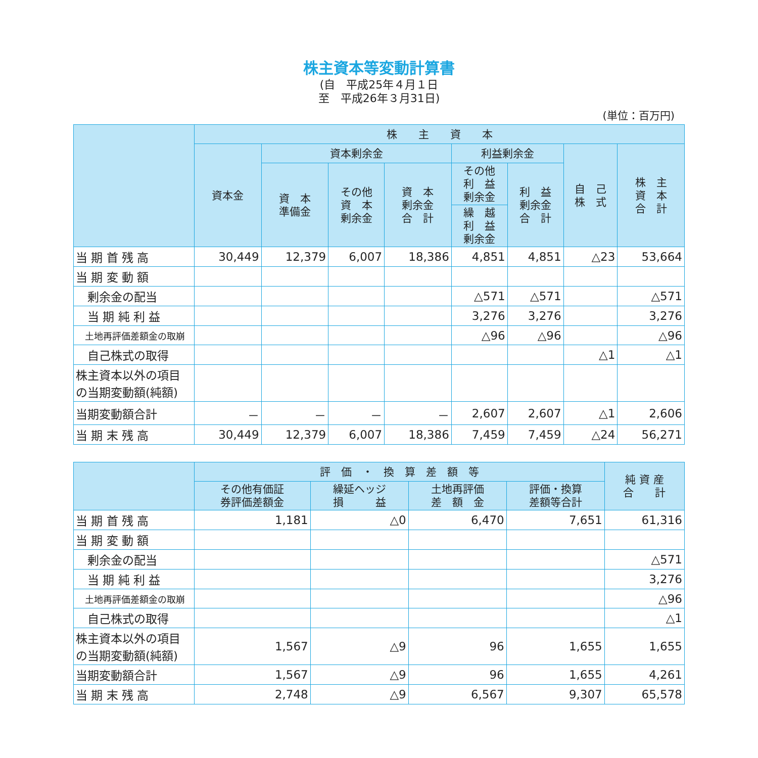株主資本等変動計算書
(自　平成25年４月１日
至　平成26年３月31日)
(単位：百万円)
| | 株 主 資 本 | | | | | | | |
| --- | --- | --- | --- | --- | --- | --- | --- | --- |
| | 資本金 | 資本剰余金 | | | 利益剰余金 | | 自 己 株 式 | 株 主 資 本 合 計 |
| | | 資 本 準備金 | その他 資 本 剰余金 | 資 本 剰余金 合 計 | その他 利 益 剰余金 | 利 益 剰余金 合 計 | | |
| | | | | | 繰 越 利 益 剰余金 | | | |
| 当 期 首 残 高 | 30,449 | 12,379 | 6,007 | 18,386 | 4,851 | 4,851 | △23 | 53,664 |
| 当 期 変 動 額 | | | | | | | | |
| 剰余金の配当 | | | | | △571 | △571 | | △571 |
| 当 期 純 利 益 | | | | | 3,276 | 3,276 | | 3,276 |
| 土地再評価差額金の取崩 | | | | | △96 | △96 | | △96 |
| 自己株式の取得 | | | | | | | △1 | △1 |
| 株主資本以外の項目 の当期変動額(純額) | | | | | | | | |
| 当期変動額合計 | － | － | － | － | 2,607 | 2,607 | △1 | 2,606 |
| 当 期 末 残 高 | 30,449 | 12,379 | 6,007 | 18,386 | 7,459 | 7,459 | △24 | 56,271 |
| | 評 価 ・ 換 算 差 額 等 | | | | 純 資 産 合 計 |
| --- | --- | --- | --- | --- | --- |
| | その他有価証 券評価差額金 | 繰延ヘッジ 損 益 | 土地再評価 差 額 金 | 評価・換算 差額等合計 | |
| 当 期 首 残 高 | 1,181 | △0 | 6,470 | 7,651 | 61,316 |
| 当 期 変 動 額 | | | | | |
| 剰余金の配当 | | | | | △571 |
| 当 期 純 利 益 | | | | | 3,276 |
| 土地再評価差額金の取崩 | | | | | △96 |
| 自己株式の取得 | | | | | △1 |
| 株主資本以外の項目 の当期変動額(純額) | 1,567 | △9 | 96 | 1,655 | 1,655 |
| 当期変動額合計 | 1,567 | △9 | 96 | 1,655 | 4,261 |
| 当 期 末 残 高 | 2,748 | △9 | 6,567 | 9,307 | 65,578 |